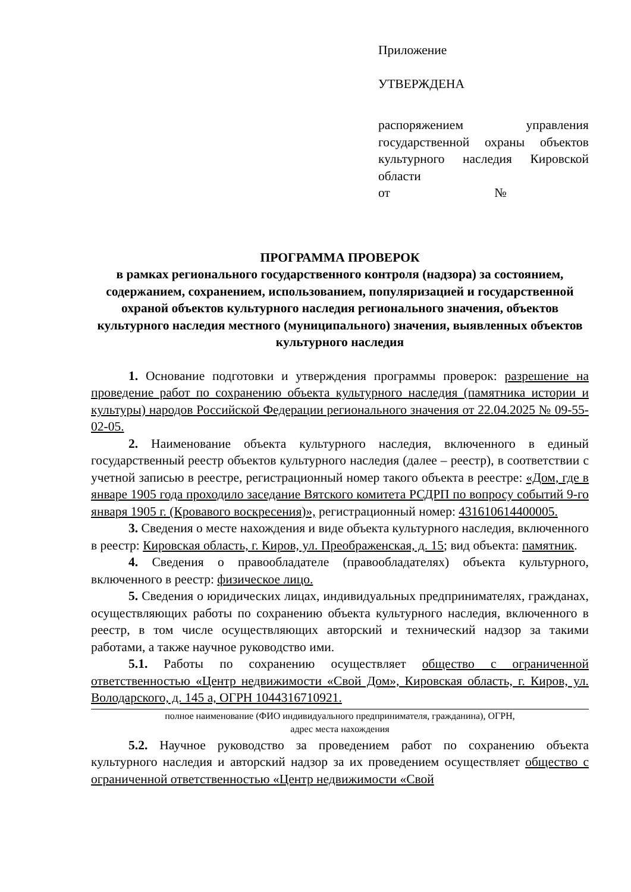Приложение
УТВЕРЖДЕНА
распоряжением управления государственной охраны объектов культурного наследия Кировской области
от №
ПРОГРАММА ПРОВЕРОК
в рамках регионального государственного контроля (надзора) за состоянием, содержанием, сохранением, использованием, популяризацией и государственной охраной объектов культурного наследия регионального значения, объектов культурного наследия местного (муниципального) значения, выявленных объектов культурного наследия
1. Основание подготовки и утверждения программы проверок: разрешение на проведение работ по сохранению объекта культурного наследия (памятника истории и культуры) народов Российской Федерации регионального значения от 22.04.2025 № 09-55-02-05.
2. Наименование объекта культурного наследия, включенного в единый государственный реестр объектов культурного наследия (далее – реестр), в соответствии с учетной записью в реестре, регистрационный номер такого объекта в реестре: «Дом, где в январе 1905 года проходило заседание Вятского комитета РСДРП по вопросу событий 9-го января 1905 г. (Кровавого воскресения)», регистрационный номер: 431610614400005.
3. Сведения о месте нахождения и виде объекта культурного наследия, включенного в реестр: Кировская область, г. Киров, ул. Преображенская, д. 15; вид объекта: памятник.
4. Сведения о правообладателе (правообладателях) объекта культурного, включенного в реестр: физическое лицо.
5. Сведения о юридических лицах, индивидуальных предпринимателях, гражданах, осуществляющих работы по сохранению объекта культурного наследия, включенного в реестр, в том числе осуществляющих авторский и технический надзор за такими работами, а также научное руководство ими.
5.1. Работы по сохранению осуществляет общество с ограниченной ответственностью «Центр недвижимости «Свой Дом», Кировская область, г. Киров, ул. Володарского, д. 145 а, ОГРН 1044316710921.
полное наименование (ФИО индивидуального предпринимателя, гражданина), ОГРН,
адрес места нахождения
5.2. Научное руководство за проведением работ по сохранению объекта культурного наследия и авторский надзор за их проведением осуществляет общество с ограниченной ответственностью «Центр недвижимости «Свой